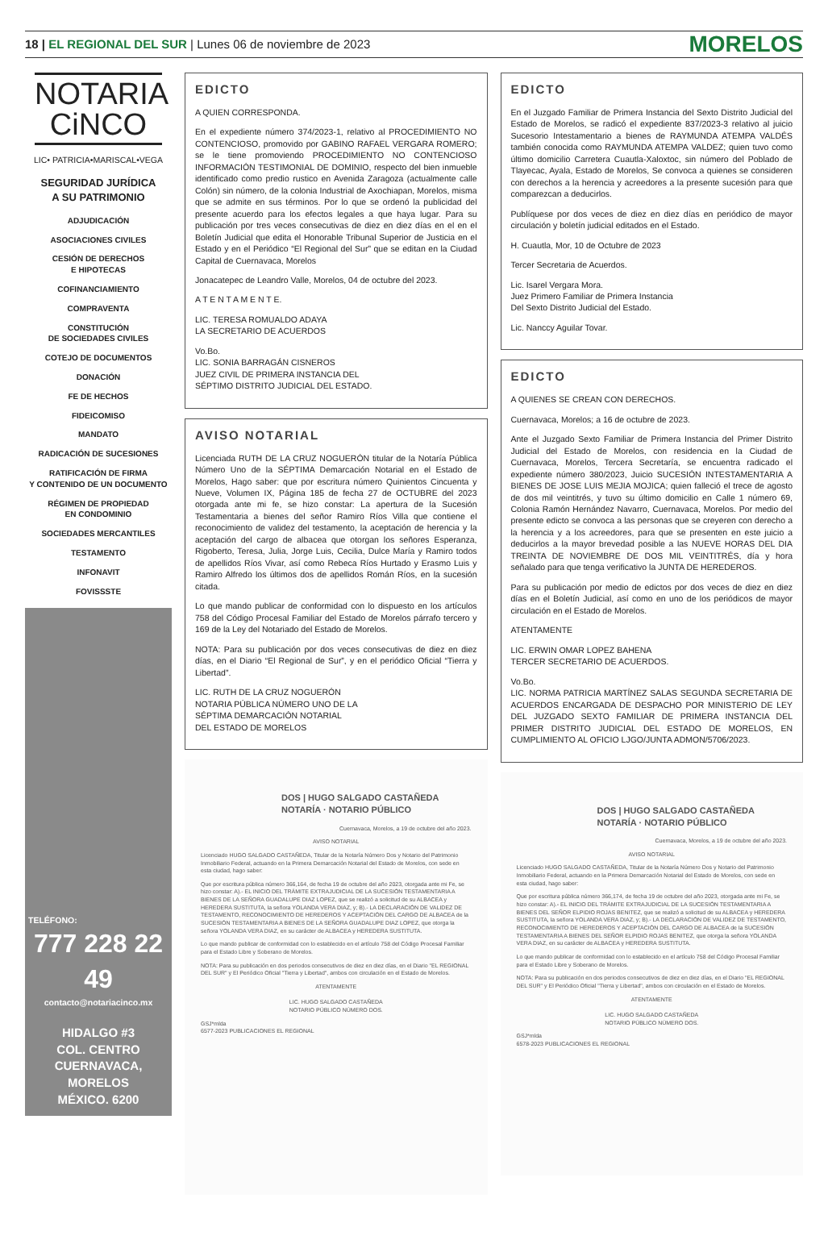18 | EL REGIONAL DEL SUR | Lunes 06 de noviembre de 2023
MORELOS
NOTARIA
CiNCO
LIC• PATRICIA•MARISCAL•VEGA
SEGURIDAD JURÍDICA
A SU PATRIMONIO
ADJUDICACIÓN
ASOCIACIONES CIVILES
CESIÓN DE DERECHOS
E HIPOTECAS
COFINANCIAMIENTO
COMPRAVENTA
CONSTITUCIÓN
DE SOCIEDADES CIVILES
COTEJO DE DOCUMENTOS
DONACIÓN
FE DE HECHOS
FIDEICOMISO
MANDATO
RADICACIÓN DE SUCESIONES
RATIFICACIÓN DE FIRMA
Y CONTENIDO DE UN DOCUMENTO
RÉGIMEN DE PROPIEDAD
EN CONDOMINIO
SOCIEDADES MERCANTILES
TESTAMENTO
INFONAVIT
FOVISSSTE
TELÉFONO:
777 228 22 49
contacto@notariacinco.mx
HIDALGO #3
COL. CENTRO
CUERNAVACA, MORELOS
MÉXICO. 6200
EDICTO
A QUIEN CORRESPONDA.
En el expediente número 374/2023-1, relativo al PROCEDIMIENTO NO CONTENCIOSO, promovido por GABINO RAFAEL VERGARA ROMERO; se le tiene promoviendo PROCEDIMIENTO NO CONTENCIOSO INFORMACIÓN TESTIMONIAL DE DOMINIO, respecto del bien inmueble identificado como predio rustico en Avenida Zaragoza (actualmente calle Colón) sin número, de la colonia Industrial de Axochiapan, Morelos, misma que se admite en sus términos. Por lo que se ordenó la publicidad del presente acuerdo para los efectos legales a que haya lugar. Para su publicación por tres veces consecutivas de diez en diez días en el en el Boletín Judicial que edita el Honorable Tribunal Superior de Justicia en el Estado y en el Periódico “El Regional del Sur” que se editan en la Ciudad Capital de Cuernavaca, Morelos
Jonacatepec de Leandro Valle, Morelos, 04 de octubre del 2023.
A T E N T A M E N T E.
LIC. TERESA ROMUALDO ADAYA
LA SECRETARIO DE ACUERDOS
Vo.Bo.
LIC. SONIA BARRAGÁN CISNEROS
JUEZ CIVIL DE PRIMERA INSTANCIA DEL
SÉPTIMO DISTRITO JUDICIAL DEL ESTADO.
AVISO NOTARIAL
Licenciada RUTH DE LA CRUZ NOGUERÓN titular de la Notaría Pública Número Uno de la SÉPTIMA Demarcación Notarial en el Estado de Morelos, Hago saber: que por escritura número Quinientos Cincuenta y Nueve, Volumen IX, Página 185 de fecha 27 de OCTUBRE del 2023 otorgada ante mi fe, se hizo constar: La apertura de la Sucesión Testamentaria a bienes del señor Ramiro Ríos Villa que contiene el reconocimiento de validez del testamento, la aceptación de herencia y la aceptación del cargo de albacea que otorgan los señores Esperanza, Rigoberto, Teresa, Julia, Jorge Luis, Cecilia, Dulce María y Ramiro todos de apellidos Ríos Vivar, así como Rebeca Ríos Hurtado y Erasmo Luis y Ramiro Alfredo los últimos dos de apellidos Román Ríos, en la sucesión citada.
Lo que mando publicar de conformidad con lo dispuesto en los artículos 758 del Código Procesal Familiar del Estado de Morelos párrafo tercero y 169 de la Ley del Notariado del Estado de Morelos.
NOTA: Para su publicación por dos veces consecutivas de diez en diez días, en el Diario “El Regional de Sur”, y en el periódico Oficial “Tierra y Libertad”.
LIC. RUTH DE LA CRUZ NOGUERÓN
NOTARIA PÚBLICA NÚMERO UNO DE LA
SÉPTIMA DEMARCACIÓN NOTARIAL
DEL ESTADO DE MORELOS
DOS | HUGO SALGADO CASTAÑEDA
NOTARÍA · NOTARIO PÚBLICO
Cuernavaca, Morelos, a 19 de octubre del año 2023.
AVISO NOTARIAL
Licenciado HUGO SALGADO CASTAÑEDA, Titular de la Notaría Número Dos y Notario del Patrimonio Inmobiliario Federal, actuando en la Primera Demarcación Notarial del Estado de Morelos, con sede en esta ciudad, hago saber:
Que por escritura pública número 366,164, de fecha 19 de octubre del año 2023, otorgada ante mi Fe, se hizo constar: A).- EL INICIO DEL TRÁMITE EXTRAJUDICIAL DE LA SUCESIÓN TESTAMENTARIA A BIENES DE LA SEÑORA GUADALUPE DIAZ LOPEZ, que se realizó a solicitud de su ALBACEA y HEREDERA SUSTITUTA, la señora YOLANDA VERA DIAZ, y; B).- LA DECLARACIÓN DE VALIDEZ DE TESTAMENTO, RECONOCIMIENTO DE HEREDEROS Y ACEPTACIÓN DEL CARGO DE ALBACEA de la SUCESIÓN TESTAMENTARIA A BIENES DE LA SEÑORA GUADALUPE DIAZ LOPEZ, que otorga la señora YOLANDA VERA DIAZ, en su carácter de ALBACEA y HEREDERA SUSTITUTA.
Lo que mando publicar de conformidad con lo establecido en el artículo 758 del Código Procesal Familiar para el Estado Libre y Soberano de Morelos.
NOTA: Para su publicación en dos periodos consecutivos de diez en diez días, en el Diario "EL REGIONAL DEL SUR" y El Periódico Oficial "Tierra y Libertad", ambos con circulación en el Estado de Morelos.
ATENTAMENTE
LIC. HUGO SALGADO CASTAÑEDA
NOTARIO PÚBLICO NÚMERO DOS.
GSJ*mlda
6577-2023 PUBLICACIONES EL REGIONAL
EDICTO
En el Juzgado Familiar de Primera Instancia del Sexto Distrito Judicial del Estado de Morelos, se radicó el expediente 837/2023-3 relativo al juicio Sucesorio Intestamentario a bienes de RAYMUNDA ATEMPA VALDÉS también conocida como RAYMUNDA ATEMPA VALDEZ; quien tuvo como último domicilio Carretera Cuautla-Xaloxtoc, sin número del Poblado de Tlayecac, Ayala, Estado de Morelos, Se convoca a quienes se consideren con derechos a la herencia y acreedores a la presente sucesión para que comparezcan a deducirlos.
Publíquese por dos veces de diez en diez días en periódico de mayor circulación y boletín judicial editados en el Estado.
H. Cuautla, Mor, 10 de Octubre de 2023
Tercer Secretaria de Acuerdos.
Lic. Isarel Vergara Mora.
Juez Primero Familiar de Primera Instancia
Del Sexto Distrito Judicial del Estado.
Lic. Nanccy Aguilar Tovar.
EDICTO
A QUIENES SE CREAN CON DERECHOS.
Cuernavaca, Morelos; a 16 de octubre de 2023.
Ante el Juzgado Sexto Familiar de Primera Instancia del Primer Distrito Judicial del Estado de Morelos, con residencia en la Ciudad de Cuernavaca, Morelos, Tercera Secretaría, se encuentra radicado el expediente número 380/2023, Juicio SUCESIÓN INTESTAMENTARIA A BIENES DE JOSE LUIS MEJIA MOJICA; quien falleció el trece de agosto de dos mil veintitrés, y tuvo su último domicilio en Calle 1 número 69, Colonia Ramón Hernández Navarro, Cuernavaca, Morelos. Por medio del presente edicto se convoca a las personas que se creyeren con derecho a la herencia y a los acreedores, para que se presenten en este juicio a deducirlos a la mayor brevedad posible a las NUEVE HORAS DEL DIA TREINTA DE NOVIEMBRE DE DOS MIL VEINTITRÉS, día y hora señalado para que tenga verificativo la JUNTA DE HEREDEROS.
Para su publicación por medio de edictos por dos veces de diez en diez días en el Boletín Judicial, así como en uno de los periódicos de mayor circulación en el Estado de Morelos.
ATENTAMENTE
LIC. ERWIN OMAR LOPEZ BAHENA
TERCER SECRETARIO DE ACUERDOS.
Vo.Bo.
LIC. NORMA PATRICIA MARTÍNEZ SALAS SEGUNDA SECRETARIA DE ACUERDOS ENCARGADA DE DESPACHO POR MINISTERIO DE LEY DEL JUZGADO SEXTO FAMILIAR DE PRIMERA INSTANCIA DEL PRIMER DISTRITO JUDICIAL DEL ESTADO DE MORELOS, EN CUMPLIMIENTO AL OFICIO LJGO/JUNTA ADMON/5706/2023.
DOS | HUGO SALGADO CASTAÑEDA
NOTARÍA · NOTARIO PÚBLICO
Cuernavaca, Morelos, a 19 de octubre del año 2023.
AVISO NOTARIAL
Licenciado HUGO SALGADO CASTAÑEDA, Titular de la Notaría Número Dos y Notario del Patrimonio Inmobiliario Federal, actuando en la Primera Demarcación Notarial del Estado de Morelos, con sede en esta ciudad, hago saber:
Que por escritura pública número 366,174, de fecha 19 de octubre del año 2023, otorgada ante mi Fe, se hizo constar: A).- EL INICIO DEL TRÁMITE EXTRAJUDICIAL DE LA SUCESIÓN TESTAMENTARIA A BIENES DEL SEÑOR ELPIDIO ROJAS BENITEZ, que se realizó a solicitud de su ALBACEA y HEREDERA SUSTITUTA, la señora YOLANDA VERA DIAZ, y; B).- LA DECLARACIÓN DE VALIDEZ DE TESTAMENTO, RECONOCIMIENTO DE HEREDEROS Y ACEPTACIÓN DEL CARGO DE ALBACEA de la SUCESIÓN TESTAMENTARIA A BIENES DEL SEÑOR ELPIDIO ROJAS BENITEZ, que otorga la señora YOLANDA VERA DIAZ, en su carácter de ALBACEA y HEREDERA SUSTITUTA.
Lo que mando publicar de conformidad con lo establecido en el artículo 758 del Código Procesal Familiar para el Estado Libre y Soberano de Morelos.
NOTA: Para su publicación en dos periodos consecutivos de diez en diez días, en el Diario "EL REGIONAL DEL SUR" y El Periódico Oficial "Tierra y Libertad", ambos con circulación en el Estado de Morelos.
ATENTAMENTE
LIC. HUGO SALGADO CASTAÑEDA
NOTARIO PÚBLICO NÚMERO DOS.
GSJ*mlda
6578-2023 PUBLICACIONES EL REGIONAL